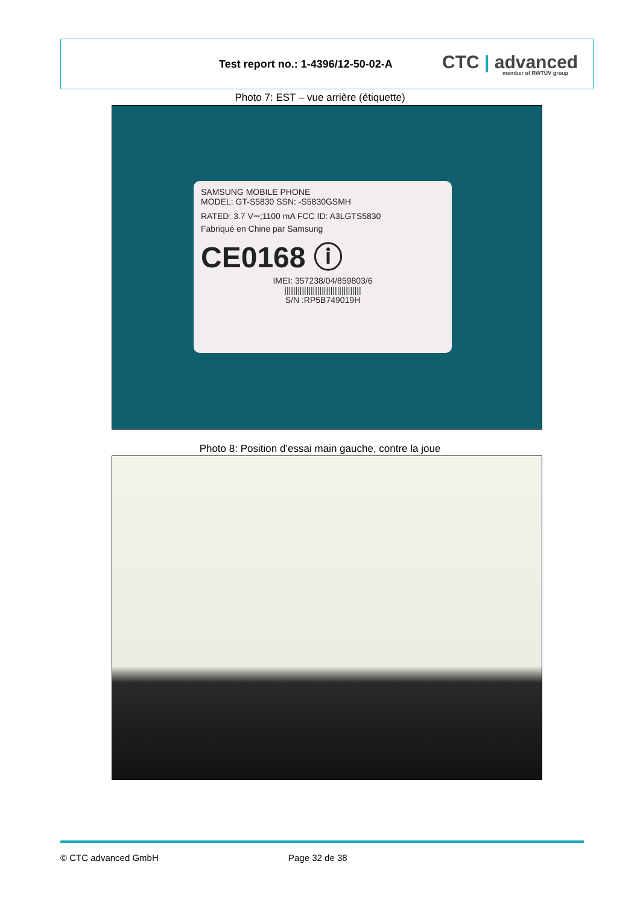Test report no.: 1-4396/12-50-02-A
CTC | advanced
member of RWTÜV group
Photo 7: EST – vue arrière (étiquette)
SAMSUNG MOBILE PHONE
MODEL: GT-S5830 SSN: -S5830GSMH
RATED: 3.7 V⎓;1100 mA FCC ID: A3LGTS5830
Fabriqué en Chine par Samsung
CE0168 ⓘ
IMEI: 357238/04/859803/6
|||||||||||||||||||||||||||||||||||
S/N :RP5B749019H
Photo 8: Position d’essai main gauche, contre la joue
© CTC advanced GmbH Page 32 de 38